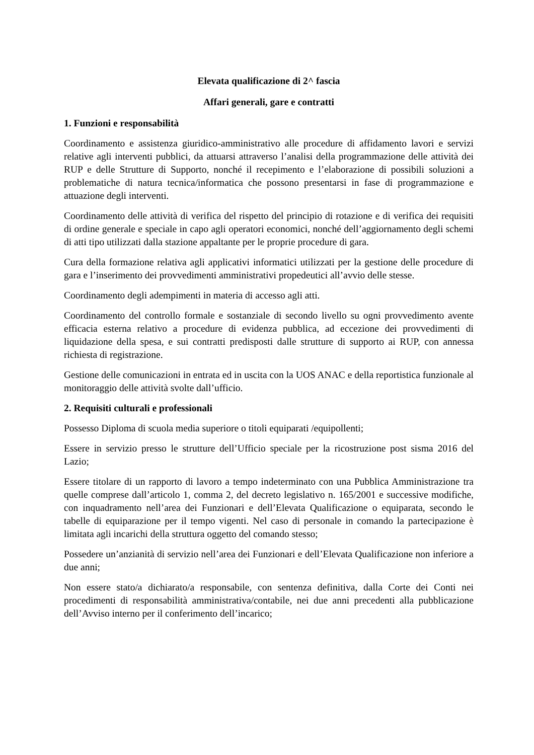Elevata qualificazione di 2^ fascia
Affari generali, gare e contratti
1. Funzioni e responsabilità
Coordinamento e assistenza giuridico-amministrativo alle procedure di affidamento lavori e servizi relative agli interventi pubblici, da attuarsi attraverso l’analisi della programmazione delle attività dei RUP e delle Strutture di Supporto, nonché il recepimento e l’elaborazione di possibili soluzioni a problematiche di natura tecnica/informatica che possono presentarsi in fase di programmazione e attuazione degli interventi.
Coordinamento delle attività di verifica del rispetto del principio di rotazione e di verifica dei requisiti di ordine generale e speciale in capo agli operatori economici, nonché dell’aggiornamento degli schemi di atti tipo utilizzati dalla stazione appaltante per le proprie procedure di gara.
Cura della formazione relativa agli applicativi informatici utilizzati per la gestione delle procedure di gara e l’inserimento dei provvedimenti amministrativi propedeutici all’avvio delle stesse.
Coordinamento degli adempimenti in materia di accesso agli atti.
Coordinamento del controllo formale e sostanziale di secondo livello su ogni provvedimento avente efficacia esterna relativo a procedure di evidenza pubblica, ad eccezione dei provvedimenti di liquidazione della spesa, e sui contratti predisposti dalle strutture di supporto ai RUP, con annessa richiesta di registrazione.
Gestione delle comunicazioni in entrata ed in uscita con la UOS ANAC e della reportistica funzionale al monitoraggio delle attività svolte dall’ufficio.
2. Requisiti culturali e professionali
Possesso Diploma di scuola media superiore o titoli equiparati /equipollenti;
Essere in servizio presso le strutture dell’Ufficio speciale per la ricostruzione post sisma 2016 del Lazio;
Essere titolare di un rapporto di lavoro a tempo indeterminato con una Pubblica Amministrazione tra quelle comprese dall’articolo 1, comma 2, del decreto legislativo n. 165/2001 e successive modifiche, con inquadramento nell’area dei Funzionari e dell’Elevata Qualificazione o equiparata, secondo le tabelle di equiparazione per il tempo vigenti. Nel caso di personale in comando la partecipazione è limitata agli incarichi della struttura oggetto del comando stesso;
Possedere un’anzianità di servizio nell’area dei Funzionari e dell’Elevata Qualificazione non inferiore a due anni;
Non essere stato/a dichiarato/a responsabile, con sentenza definitiva, dalla Corte dei Conti nei procedimenti di responsabilità amministrativa/contabile, nei due anni precedenti alla pubblicazione dell’Avviso interno per il conferimento dell’incarico;